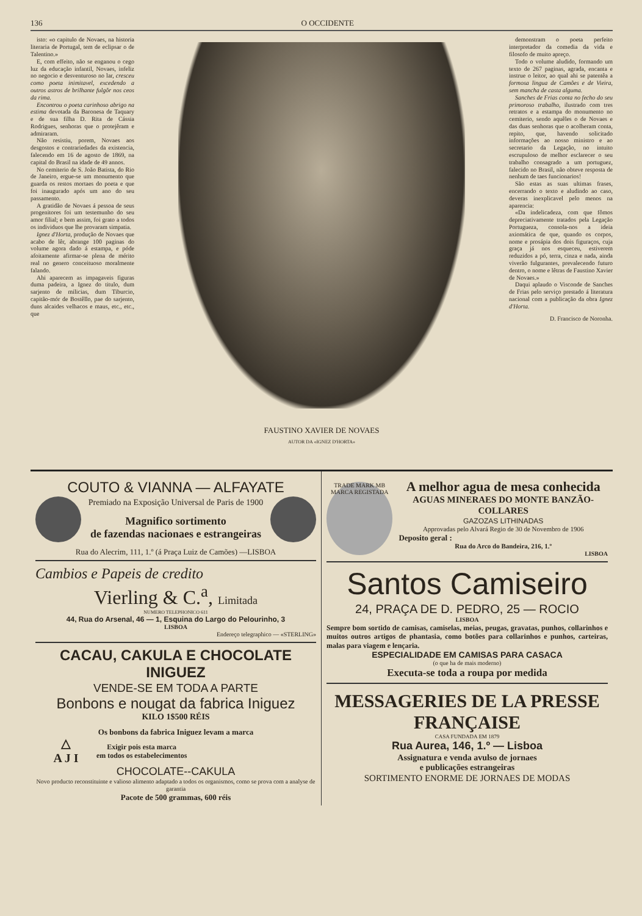136 O OCCIDENTE
isto: «o capitulo de Novaes, na historia literaria de Portugal, tem de eclipsar o de Talentino.»
E, com effeito, não se enganou o cego luz da educação infantil, Novaes, infeliz no negocio e desventuroso no lar, cresceu como poeta inimitavel, excedendo a outros astros de brilhante fulgôr nos ceos da rima.
Encontrou o poeta carinhoso abrigo na estima devotada da Baronesa de Taquary e de sua filha D. Rita de Cássia Rodrigues, senhoras que o protejêram e admiraram.
Não resistiu, porem, Novaes aos desgostos e contrariedades da existencia, falecendo em 16 de agosto de 1869, na capital do Brasil na idade de 49 annos.
No cemiterio de S. João Batista, do Rio de Janeiro, ergue-se um monumento que guarda os restos mortaes do poeta e que foi inaugurado após um ano do seu passamento.
A gratidão de Novaes á pessoa de seus progenitores foi um testemunho do seu amor filial; e bem assim, foi grato a todos os individuos que lhe provaram simpatia.
Ignez d'Horta, produção de Novaes que acabo de lêr, abrange 100 paginas do volume agora dado á estampa, e póde afoitamente afirmar-se plena de mérito real no genero conceituoso moralmente falando.
Ahi aparecem as impagaveis figuras duma padeira, a Ignez do titulo, dum sarjento de milicias, dum Tiburcio, capitão-mór de Bostêllo, pae do sarjento, duns alcaides velhacos e maus, etc., etc., que
FAUSTINO XAVIER DE NOVAES
AUTOR DA «IGNEZ D'HORTA»
demonstram o poeta perfeito interpretador da comedia da vida e filosofo de muito apreço.
Todo o volume aludido, formando um texto de 267 paginas, agrada, encanta e instrue o leitor, ao qual ahi se patentêa a formosa lingua de Camões e de Vieira, sem mancha de casta alguma.
Sanches de Frias conta no fecho do seu primoroso trabalho, ilustrado com tres retratos e a estampa do monumento no cemiterio, sendo aquêles o de Novaes e das duas senhoras que o acolheram conta, repito, que, havendo solicitado informações ao nosso ministro e ao secretario da Legação, no intuito escrupuloso de melhor esclarecer o seu trabalho consagrado a um portuguez, falecido no Brasil, não obteve resposta de nenhum de taes funcionarios!
São estas as suas ultimas frases, encerrando o texto e aludindo ao caso, deveras inexplicavel pelo menos na aparencia:
«Da indelicadeza, com que fômos depreciativamente tratados pela Legação Portugueza, consola-nos a ideia axiomática de que, quando os corpos, nome e prosápia dos dois figuraços, cuja graça já nos esqueceu, estiverem reduzidos a pó, terra, cinza e nada, ainda viverão fulgurantes, prevalecendo futuro dentro, o nome e lêtras de Faustino Xavier de Novaes.»
Daqui aplaudo o Visconde de Sanches de Frias pelo serviço prestado á literatura nacional com a publicação da obra Ignez d'Horta.
D. Francisco de Noronha.
COUTO & VIANNA — ALFAYATE
Premiado na Exposição Universal de Paris de 1900
Magnifico sortimento
de fazendas nacionaes e estrangeiras
Rua do Alecrim, 111, 1.º (á Praça Luiz de Camões) —LISBOA
Cambios e Papeis de credito
Vierling & C.<sup>a</sup>, Limitada
NUMERO TELEPHONICO 611
44, Rua do Arsenal, 46 — 1, Esquina do Largo do Pelourinho, 3
LISBOA
Endereço telegraphico — «STERLING»
CACAU, CAKULA E CHOCOLATE INIGUEZ
VENDE-SE EM TODA A PARTE
Bonbons e nougat da fabrica Iniguez
KILO 1$500 RÉIS
Os bonbons da fabrica Iniguez levam a marca
△
A J I
Exigir pois esta marca
em todos os estabelecimentos
CHOCOLATE--CAKULA
Novo producto reconstituinte e valioso alimento adaptado a todos os organismos, como se prova com a analyse de garantia
Pacote de 500 grammas, 600 réis
TRADE MARK MB MARCA REGISTADA
A melhor agua de mesa conhecida
AGUAS MINERAES DO MONTE BANZÃO-COLLARES
GAZOZAS LITHINADAS
Approvadas pelo Alvará Regio de 30 de Novembro de 1906
Deposito geral :
Rua do Arco do Bandeira, 216, 1.º
LISBOA
Santos Camiseiro
24, PRAÇA DE D. PEDRO, 25 — ROCIO
LISBOA
Sempre bom sortido de camisas, camiselas, meias, peugas, gravatas, punhos, collarinhos e muitos outros artigos de phantasia, como botões para collarinhos e punhos, carteiras, malas para viagem e lençaria.
ESPECIALIDADE EM CAMISAS PARA CASACA
(o que ha de mais moderno)
Executa-se toda a roupa por medida
MESSAGERIES DE LA PRESSE FRANÇAISE
CASA FUNDADA EM 1879
Rua Aurea, 146, 1.º — Lisboa
Assignatura e venda avulso de jornaes
e publicações estrangeiras
SORTIMENTO ENORME DE JORNAES DE MODAS